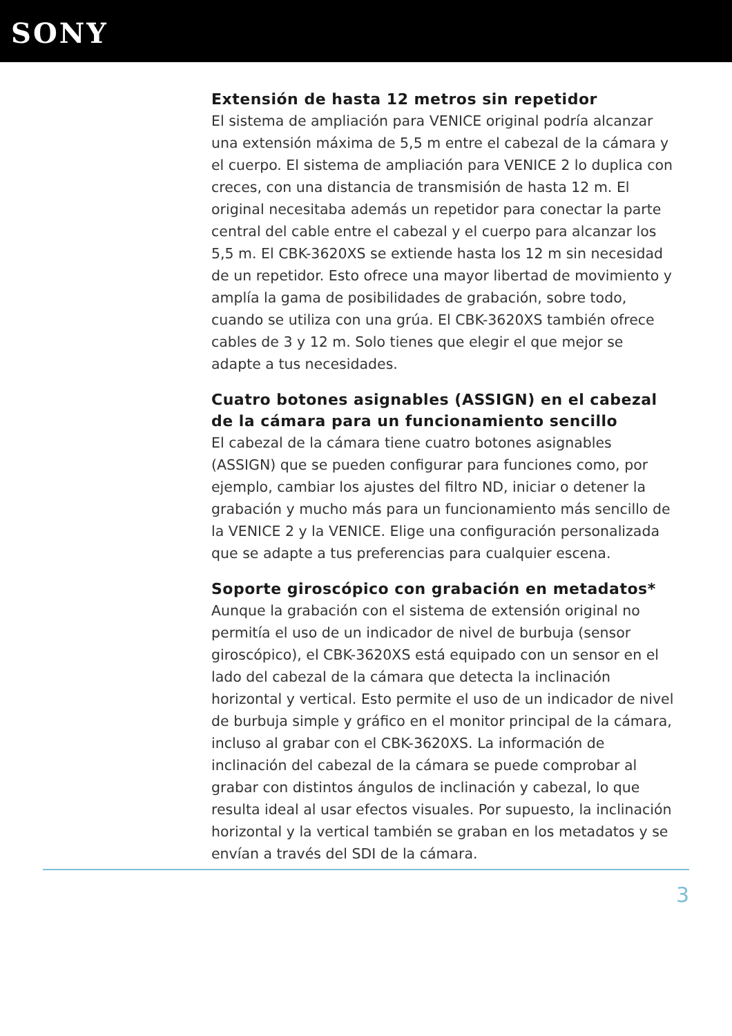SONY
Extensión de hasta 12 metros sin repetidor
El sistema de ampliación para VENICE original podría alcanzar una extensión máxima de 5,5 m entre el cabezal de la cámara y el cuerpo. El sistema de ampliación para VENICE 2 lo duplica con creces, con una distancia de transmisión de hasta 12 m. El original necesitaba además un repetidor para conectar la parte central del cable entre el cabezal y el cuerpo para alcanzar los 5,5 m. El CBK-3620XS se extiende hasta los 12 m sin necesidad de un repetidor. Esto ofrece una mayor libertad de movimiento y amplía la gama de posibilidades de grabación, sobre todo, cuando se utiliza con una grúa. El CBK-3620XS también ofrece cables de 3 y 12 m. Solo tienes que elegir el que mejor se adapte a tus necesidades.
Cuatro botones asignables (ASSIGN) en el cabezal de la cámara para un funcionamiento sencillo
El cabezal de la cámara tiene cuatro botones asignables (ASSIGN) que se pueden configurar para funciones como, por ejemplo, cambiar los ajustes del filtro ND, iniciar o detener la grabación y mucho más para un funcionamiento más sencillo de la VENICE 2 y la VENICE. Elige una configuración personalizada que se adapte a tus preferencias para cualquier escena.
Soporte giroscópico con grabación en metadatos*
Aunque la grabación con el sistema de extensión original no permitía el uso de un indicador de nivel de burbuja (sensor giroscópico), el CBK-3620XS está equipado con un sensor en el lado del cabezal de la cámara que detecta la inclinación horizontal y vertical. Esto permite el uso de un indicador de nivel de burbuja simple y gráfico en el monitor principal de la cámara, incluso al grabar con el CBK-3620XS. La información de inclinación del cabezal de la cámara se puede comprobar al grabar con distintos ángulos de inclinación y cabezal, lo que resulta ideal al usar efectos visuales. Por supuesto, la inclinación horizontal y la vertical también se graban en los metadatos y se envían a través del SDI de la cámara.
3